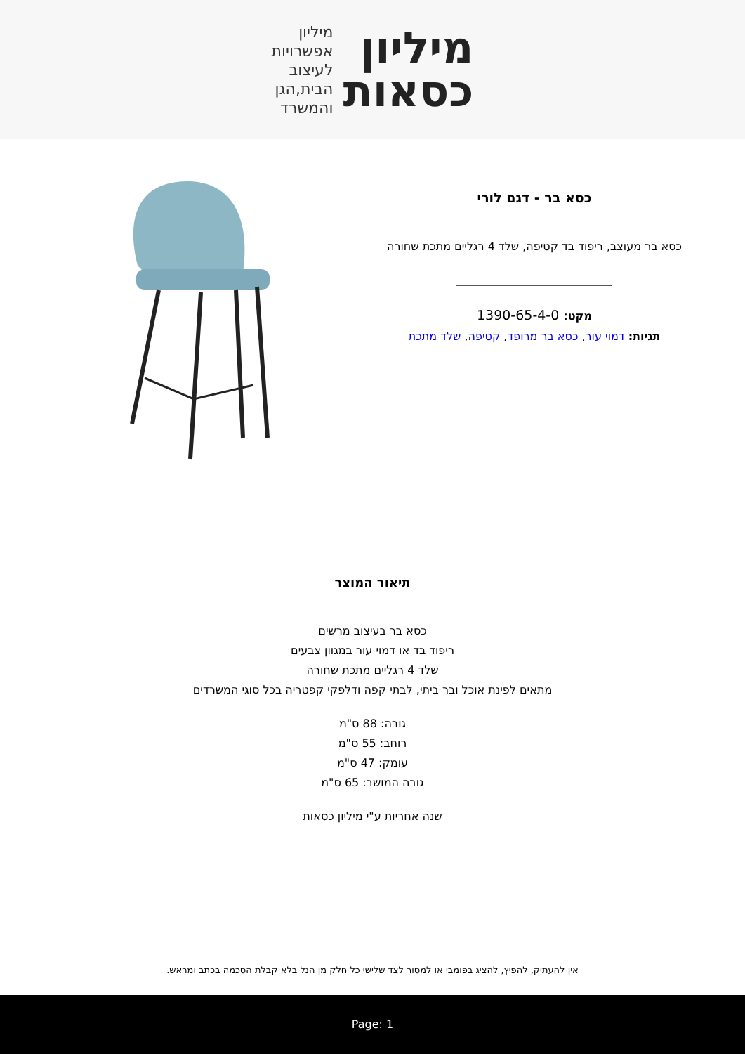מיליון
כסאות
מיליון
אפשרויות
לעיצוב
הבית,הגן
והמשרד
כסא בר - דגם לורי
כסא בר מעוצב, ריפוד בד קטיפה, שלד 4 רגליים מתכת שחורה
מקט: 1390-65-4-0
תגיות: דמוי עור, כסא בר מרופד, קטיפה, שלד מתכת
תיאור המוצר
כסא בר בעיצוב מרשים
ריפוד בד או דמוי עור במגוון צבעים
שלד 4 רגליים מתכת שחורה
מתאים לפינת אוכל ובר ביתי, לבתי קפה ודלפקי קפטריה בכל סוגי המשרדים
גובה: 88 ס"מ
רוחב: 55 ס"מ
עומק: 47 ס"מ
גובה המושב: 65 ס"מ
שנה אחריות ע"י מיליון כסאות
אין להעתיק, להפיץ, להציג בפומבי או למסור לצד שלישי כל חלק מן הנל בלא קבלת הסכמה בכתב ומראש.
Page: 1